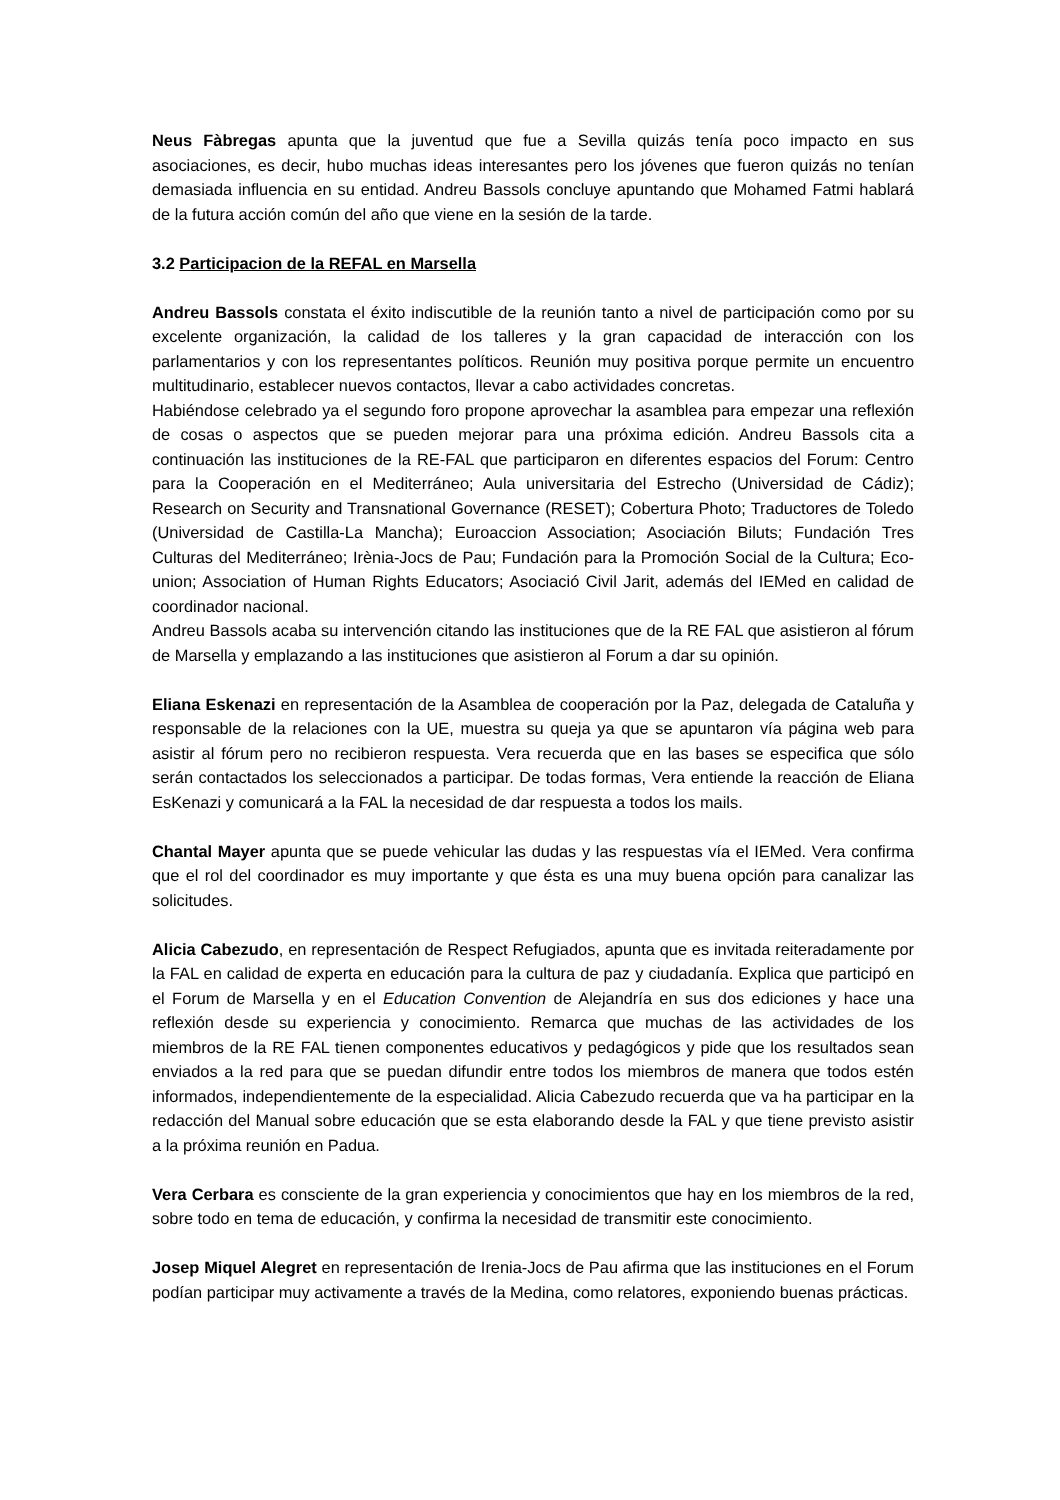Neus Fàbregas apunta que la juventud que fue a Sevilla quizás tenía poco impacto en sus asociaciones, es decir, hubo muchas ideas interesantes pero los jóvenes que fueron quizás no tenían demasiada influencia en su entidad. Andreu Bassols concluye apuntando que Mohamed Fatmi hablará de la futura acción común del año que viene en la sesión de la tarde.
3.2 Participacion de la REFAL en Marsella
Andreu Bassols constata el éxito indiscutible de la reunión tanto a nivel de participación como por su excelente organización, la calidad de los talleres y la gran capacidad de interacción con los parlamentarios y con los representantes políticos. Reunión muy positiva porque permite un encuentro multitudinario, establecer nuevos contactos, llevar a cabo actividades concretas.
Habiéndose celebrado ya el segundo foro propone aprovechar la asamblea para empezar una reflexión de cosas o aspectos que se pueden mejorar para una próxima edición. Andreu Bassols cita a continuación las instituciones de la RE-FAL que participaron en diferentes espacios del Forum: Centro para la Cooperación en el Mediterráneo; Aula universitaria del Estrecho (Universidad de Cádiz); Research on Security and Transnational Governance (RESET); Cobertura Photo; Traductores de Toledo (Universidad de Castilla-La Mancha); Euroaccion Association; Asociación Biluts; Fundación Tres Culturas del Mediterráneo; Irènia-Jocs de Pau; Fundación para la Promoción Social de la Cultura; Eco-union; Association of Human Rights Educators; Asociació Civil Jarit, además del IEMed en calidad de coordinador nacional.
Andreu Bassols acaba su intervención citando las instituciones que de la RE FAL que asistieron al fórum de Marsella y emplazando a las instituciones que asistieron al Forum a dar su opinión.
Eliana Eskenazi en representación de la Asamblea de cooperación por la Paz, delegada de Cataluña y responsable de la relaciones con la UE, muestra su queja ya que se apuntaron vía página web para asistir al fórum pero no recibieron respuesta. Vera recuerda que en las bases se especifica que sólo serán contactados los seleccionados a participar. De todas formas, Vera entiende la reacción de Eliana EsKenazi y comunicará a la FAL la necesidad de dar respuesta a todos los mails.
Chantal Mayer apunta que se puede vehicular las dudas y las respuestas vía el IEMed. Vera confirma que el rol del coordinador es muy importante y que ésta es una muy buena opción para canalizar las solicitudes.
Alicia Cabezudo, en representación de Respect Refugiados, apunta que es invitada reiteradamente por la FAL en calidad de experta en educación para la cultura de paz y ciudadanía. Explica que participó en el Forum de Marsella y en el Education Convention de Alejandría en sus dos ediciones y hace una reflexión desde su experiencia y conocimiento. Remarca que muchas de las actividades de los miembros de la RE FAL tienen componentes educativos y pedagógicos y pide que los resultados sean enviados a la red para que se puedan difundir entre todos los miembros de manera que todos estén informados, independientemente de la especialidad. Alicia Cabezudo recuerda que va ha participar en la redacción del Manual sobre educación que se esta elaborando desde la FAL y que tiene previsto asistir a la próxima reunión en Padua.
Vera Cerbara es consciente de la gran experiencia y conocimientos que hay en los miembros de la red, sobre todo en tema de educación, y confirma la necesidad de transmitir este conocimiento.
Josep Miquel Alegret en representación de Irenia-Jocs de Pau afirma que las instituciones en el Forum podían participar muy activamente a través de la Medina, como relatores, exponiendo buenas prácticas.